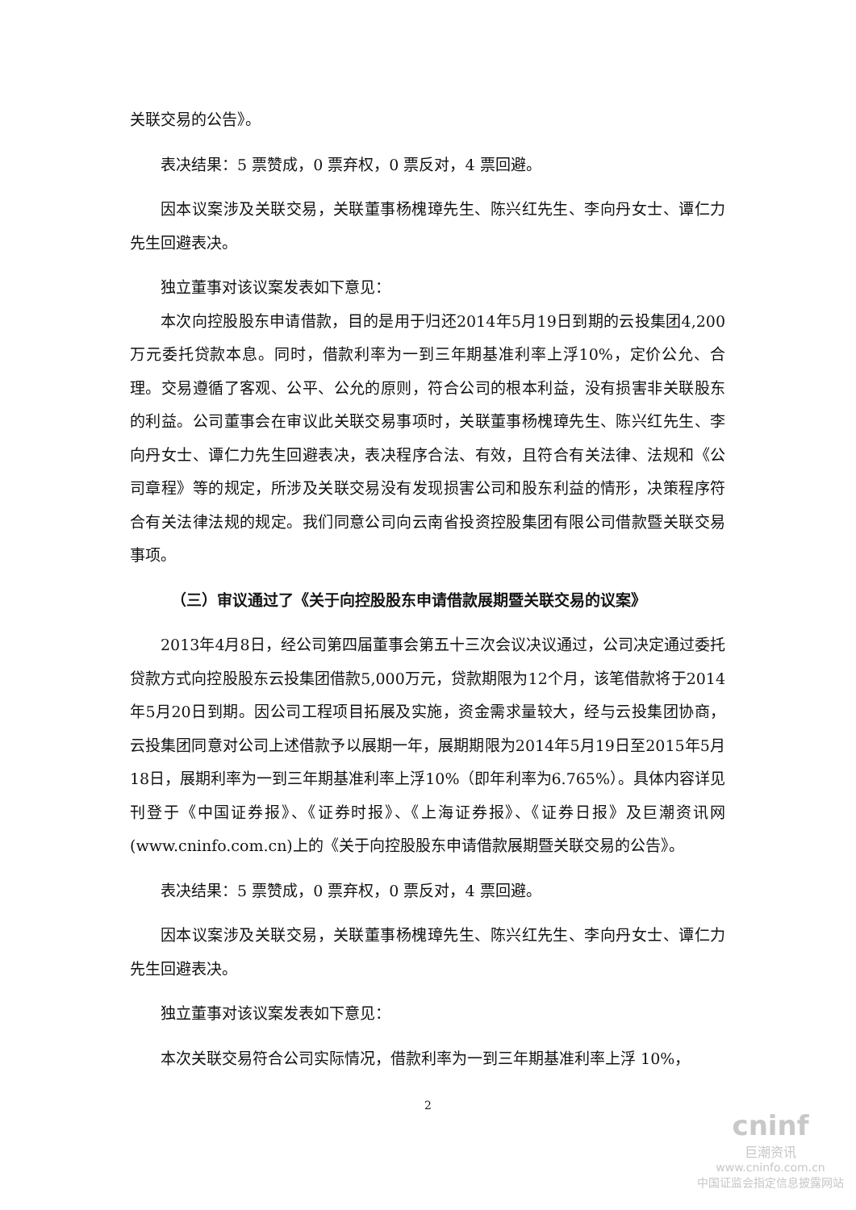关联交易的公告》。
表决结果：5 票赞成，0 票弃权，0 票反对，4 票回避。
因本议案涉及关联交易，关联董事杨槐璋先生、陈兴红先生、李向丹女士、谭仁力先生回避表决。
独立董事对该议案发表如下意见：
本次向控股股东申请借款，目的是用于归还2014年5月19日到期的云投集团4,200万元委托贷款本息。同时，借款利率为一到三年期基准利率上浮10%，定价公允、合理。交易遵循了客观、公平、公允的原则，符合公司的根本利益，没有损害非关联股东的利益。公司董事会在审议此关联交易事项时，关联董事杨槐璋先生、陈兴红先生、李向丹女士、谭仁力先生回避表决，表决程序合法、有效，且符合有关法律、法规和《公司章程》等的规定，所涉及关联交易没有发现损害公司和股东利益的情形，决策程序符合有关法律法规的规定。我们同意公司向云南省投资控股集团有限公司借款暨关联交易事项。
（三）审议通过了《关于向控股股东申请借款展期暨关联交易的议案》
2013年4月8日，经公司第四届董事会第五十三次会议决议通过，公司决定通过委托贷款方式向控股股东云投集团借款5,000万元，贷款期限为12个月，该笔借款将于2014年5月20日到期。因公司工程项目拓展及实施，资金需求量较大，经与云投集团协商，云投集团同意对公司上述借款予以展期一年，展期期限为2014年5月19日至2015年5月18日，展期利率为一到三年期基准利率上浮10%（即年利率为6.765%）。具体内容详见刊登于《中国证券报》、《证券时报》、《上海证券报》、《证券日报》及巨潮资讯网(www.cninfo.com.cn)上的《关于向控股股东申请借款展期暨关联交易的公告》。
表决结果：5 票赞成，0 票弃权，0 票反对，4 票回避。
因本议案涉及关联交易，关联董事杨槐璋先生、陈兴红先生、李向丹女士、谭仁力先生回避表决。
独立董事对该议案发表如下意见：
本次关联交易符合公司实际情况，借款利率为一到三年期基准利率上浮 10%，
2
cninf
巨潮资讯
www.cninfo.com.cn
中国证监会指定信息披露网站